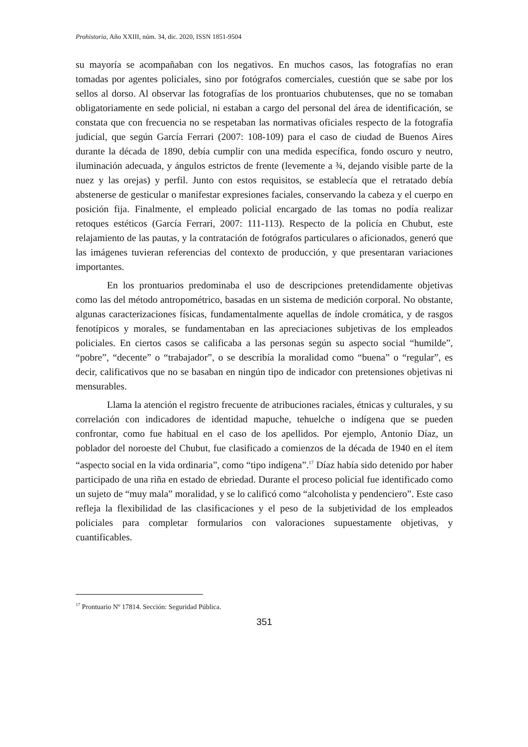Prohistoria, Año XXIII, núm. 34, dic. 2020, ISSN 1851-9504
su mayoría se acompañaban con los negativos. En muchos casos, las fotografías no eran tomadas por agentes policiales, sino por fotógrafos comerciales, cuestión que se sabe por los sellos al dorso. Al observar las fotografías de los prontuarios chubutenses, que no se tomaban obligatoriamente en sede policial, ni estaban a cargo del personal del área de identificación, se constata que con frecuencia no se respetaban las normativas oficiales respecto de la fotografía judicial, que según García Ferrari (2007: 108-109) para el caso de ciudad de Buenos Aires durante la década de 1890, debía cumplir con una medida específica, fondo oscuro y neutro, iluminación adecuada, y ángulos estrictos de frente (levemente a ¾, dejando visible parte de la nuez y las orejas) y perfil. Junto con estos requisitos, se establecía que el retratado debía abstenerse de gesticular o manifestar expresiones faciales, conservando la cabeza y el cuerpo en posición fija. Finalmente, el empleado policial encargado de las tomas no podía realizar retoques estéticos (García Ferrari, 2007: 111-113). Respecto de la policía en Chubut, este relajamiento de las pautas, y la contratación de fotógrafos particulares o aficionados, generó que las imágenes tuvieran referencias del contexto de producción, y que presentaran variaciones importantes.
En los prontuarios predominaba el uso de descripciones pretendidamente objetivas como las del método antropométrico, basadas en un sistema de medición corporal. No obstante, algunas caracterizaciones físicas, fundamentalmente aquellas de índole cromática, y de rasgos fenotípicos y morales, se fundamentaban en las apreciaciones subjetivas de los empleados policiales. En ciertos casos se calificaba a las personas según su aspecto social “humilde”, “pobre”, “decente” o “trabajador”, o se describía la moralidad como “buena” o “regular”, es decir, calificativos que no se basaban en ningún tipo de indicador con pretensiones objetivas ni mensurables.
Llama la atención el registro frecuente de atribuciones raciales, étnicas y culturales, y su correlación con indicadores de identidad mapuche, tehuelche o indígena que se pueden confrontar, como fue habitual en el caso de los apellidos. Por ejemplo, Antonio Díaz, un poblador del noroeste del Chubut, fue clasificado a comienzos de la década de 1940 en el ítem “aspecto social en la vida ordinaria”, como “tipo indígena”.<sup>17</sup> Díaz había sido detenido por haber participado de una riña en estado de ebriedad. Durante el proceso policial fue identificado como un sujeto de “muy mala” moralidad, y se lo calificó como “alcoholista y pendenciero”. Este caso refleja la flexibilidad de las clasificaciones y el peso de la subjetividad de los empleados policiales para completar formularios con valoraciones supuestamente objetivas, y cuantificables.
<sup>17</sup> Prontuario Nº 17814. Sección: Seguridad Pública.
351